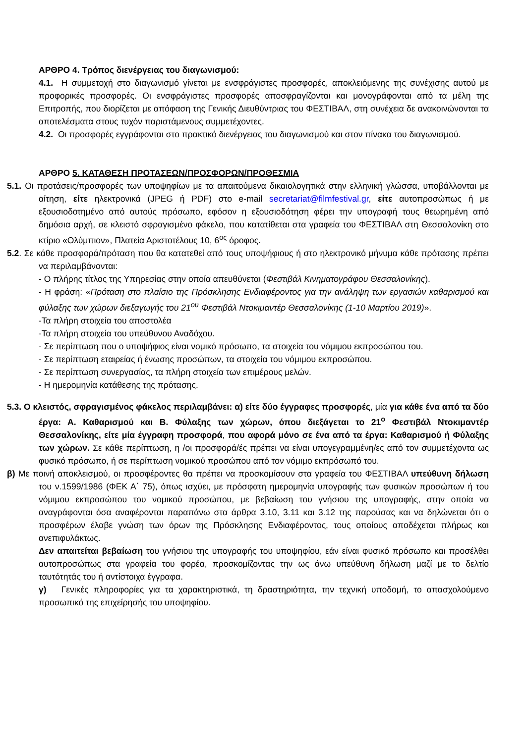ΑΡΘΡΟ 4. Τρόπος διενέργειας του διαγωνισμού:
4.1. Η συμμετοχή στο διαγωνισμό γίνεται με ενσφράγιστες προσφορές, αποκλειόμενης της συνέχισης αυτού με προφορικές προσφορές. Οι ενσφράγιστες προσφορές αποσφραγίζονται και μονογράφονται από τα μέλη της Επιτροπής, που διορίζεται με απόφαση της Γενικής Διευθύντριας του ΦΕΣΤΙΒΑΛ, στη συνέχεια δε ανακοινώνονται τα αποτελέσματα στους τυχόν παριστάμενους συμμετέχοντες.
4.2. Οι προσφορές εγγράφονται στο πρακτικό διενέργειας του διαγωνισμού και στον πίνακα του διαγωνισμού.
ΑΡΘΡΟ 5. ΚΑΤΑΘΕΣΗ ΠΡΟΤΑΣΕΩΝ/ΠΡΟΣΦΟΡΩΝ/ΠΡΟΘΕΣΜΙΑ
5.1. Οι προτάσεις/προσφορές των υποψηφίων με τα απαιτούμενα δικαιολογητικά στην ελληνική γλώσσα, υποβάλλονται με αίτηση, είτε ηλεκτρονικά (JPEG ή PDF) στο e-mail secretariat@filmfestival.gr, είτε αυτοπροσώπως ή με εξουσιοδοτημένο από αυτούς πρόσωπο, εφόσον η εξουσιοδότηση φέρει την υπογραφή τους θεωρημένη από δημόσια αρχή, σε κλειστό σφραγισμένο φάκελο, που κατατίθεται στα γραφεία του ΦΕΣΤΙΒΑΛ στη Θεσσαλονίκη στο κτίριο «Ολύμπιον», Πλατεία Αριστοτέλους 10, 6<sup>ος</sup> όροφος.
5.2. Σε κάθε προσφορά/πρόταση που θα κατατεθεί από τους υποψήφιους ή στο ηλεκτρονικό μήνυμα κάθε πρότασης πρέπει να περιλαμβάνονται:
- Ο πλήρης τίτλος της Υπηρεσίας στην οποία απευθύνεται (Φεστιβάλ Κινηματογράφου Θεσσαλονίκης).
- Η φράση: «Πρόταση στο πλαίσιο της Πρόσκλησης Ενδιαφέροντος για την ανάληψη των εργασιών καθαρισμού και φύλαξης των χώρων διεξαγωγής του 21<sup>ου</sup> Φεστιβάλ Ντοκιμαντέρ Θεσσαλονίκης (1-10 Μαρτίου 2019)».
-Τα πλήρη στοιχεία του αποστολέα
-Τα πλήρη στοιχεία του υπεύθυνου Αναδόχου.
- Σε περίπτωση που ο υποψήφιος είναι νομικό πρόσωπο, τα στοιχεία του νόμιμου εκπροσώπου του.
- Σε περίπτωση εταιρείας ή ένωσης προσώπων, τα στοιχεία του νόμιμου εκπροσώπου.
- Σε περίπτωση συνεργασίας, τα πλήρη στοιχεία των επιμέρους μελών.
- Η ημερομηνία κατάθεσης της πρότασης.
5.3. Ο κλειστός, σφραγισμένος φάκελος περιλαμβάνει: α) είτε δύο έγγραφες προσφορές, μία για κάθε ένα από τα δύο έργα: Α. Καθαρισμού και Β. Φύλαξης των χώρων, όπου διεξάγεται το 21<sup>ο</sup> Φεστιβάλ Ντοκιμαντέρ Θεσσαλονίκης, είτε μία έγγραφη προσφορά, που αφορά μόνο σε ένα από τα έργα: Καθαρισμού ή Φύλαξης των χώρων. Σε κάθε περίπτωση, η /οι προσφορά/ές πρέπει να είναι υπογεγραμμένη/ες από τον συμμετέχοντα ως φυσικό πρόσωπο, ή σε περίπτωση νομικού προσώπου από τον νόμιμο εκπρόσωπό του.
β) Με ποινή αποκλεισμού, οι προσφέροντες θα πρέπει να προσκομίσουν στα γραφεία του ΦΕΣΤΙΒΑΛ υπεύθυνη δήλωση του ν.1599/1986 (ΦΕΚ Α΄ 75), όπως ισχύει, με πρόσφατη ημερομηνία υπογραφής των φυσικών προσώπων ή του νόμιμου εκπροσώπου του νομικού προσώπου, με βεβαίωση του γνήσιου της υπογραφής, στην οποία να αναγράφονται όσα αναφέρονται παραπάνω στα άρθρα 3.10, 3.11 και 3.12 της παρούσας και να δηλώνεται ότι ο προσφέρων έλαβε γνώση των όρων της Πρόσκλησης Ενδιαφέροντος, τους οποίους αποδέχεται πλήρως και ανεπιφυλάκτως.
Δεν απαιτείται βεβαίωση του γνήσιου της υπογραφής του υποψηφίου, εάν είναι φυσικό πρόσωπο και προσέλθει αυτοπροσώπως στα γραφεία του φορέα, προσκομίζοντας την ως άνω υπεύθυνη δήλωση μαζί με το δελτίο ταυτότητάς του ή αντίστοιχα έγγραφα.
γ) Γενικές πληροφορίες για τα χαρακτηριστικά, τη δραστηριότητα, την τεχνική υποδομή, το απασχολούμενο προσωπικό της επιχείρησής του υποψηφίου.